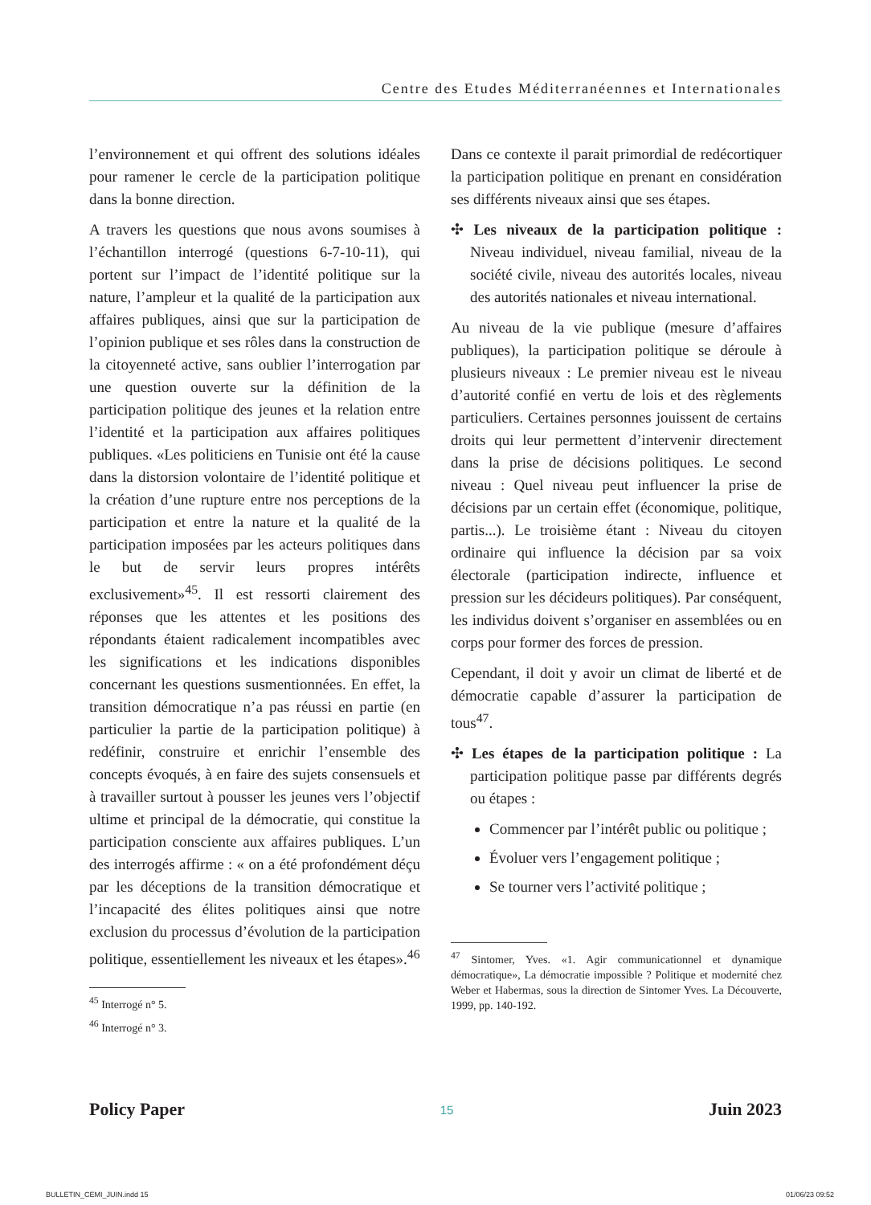Centre des Etudes Méditerranéennes et Internationales
l’environnement et qui offrent des solutions idéales pour ramener le cercle de la participation politique dans la bonne direction.
A travers les questions que nous avons soumises à l’échantillon interrogé (questions 6-7-10-11), qui portent sur l’impact de l’identité politique sur la nature, l’ampleur et la qualité de la participation aux affaires publiques, ainsi que sur la participation de l’opinion publique et ses rôles dans la construction de la citoyenneté active, sans oublier l’interrogation par une question ouverte sur la définition de la participation politique des jeunes et la relation entre l’identité et la participation aux affaires politiques publiques. «Les politiciens en Tunisie ont été la cause dans la distorsion volontaire de l’identité politique et la création d’une rupture entre nos perceptions de la participation et entre la nature et la qualité de la participation imposées par les acteurs politiques dans le but de servir leurs propres intérêts exclusivement»<sup>45</sup>. Il est ressorti clairement des réponses que les attentes et les positions des répondants étaient radicalement incompatibles avec les significations et les indications disponibles concernant les questions susmentionnées. En effet, la transition démocratique n’a pas réussi en partie (en particulier la partie de la participation politique) à redéfinir, construire et enrichir l’ensemble des concepts évoqués, à en faire des sujets consensuels et à travailler surtout à pousser les jeunes vers l’objectif ultime et principal de la démocratie, qui constitue la participation consciente aux affaires publiques. L’un des interrogés affirme : « on a été profondément déçu par les déceptions de la transition démocratique et l’incapacité des élites politiques ainsi que notre exclusion du processus d’évolution de la participation politique, essentiellement les niveaux et les étapes».<sup>46</sup>
<sup>45</sup> Interrogé n° 5.
<sup>46</sup> Interrogé n° 3.
Dans ce contexte il parait primordial de redécortiquer la participation politique en prenant en considération ses différents niveaux ainsi que ses étapes.
✣ Les niveaux de la participation politique : Niveau individuel, niveau familial, niveau de la société civile, niveau des autorités locales, niveau des autorités nationales et niveau international.
Au niveau de la vie publique (mesure d’affaires publiques), la participation politique se déroule à plusieurs niveaux : Le premier niveau est le niveau d’autorité confié en vertu de lois et des règlements particuliers. Certaines personnes jouissent de certains droits qui leur permettent d’intervenir directement dans la prise de décisions politiques. Le second niveau : Quel niveau peut influencer la prise de décisions par un certain effet (économique, politique, partis...). Le troisième étant : Niveau du citoyen ordinaire qui influence la décision par sa voix électorale (participation indirecte, influence et pression sur les décideurs politiques). Par conséquent, les individus doivent s’organiser en assemblées ou en corps pour former des forces de pression.
Cependant, il doit y avoir un climat de liberté et de démocratie capable d’assurer la participation de tous<sup>47</sup>.
✣ Les étapes de la participation politique : La participation politique passe par différents degrés ou étapes :
Commencer par l’intérêt public ou politique ;
Évoluer vers l’engagement politique ;
Se tourner vers l’activité politique ;
<sup>47</sup> Sintomer, Yves. «1. Agir communicationnel et dynamique démocratique», La démocratie impossible ? Politique et modernité chez Weber et Habermas, sous la direction de Sintomer Yves. La Découverte, 1999, pp. 140-192.
Policy Paper 15 Juin 2023
BULLETIN_CEMI_JUIN.indd 15 01/06/23 09:52